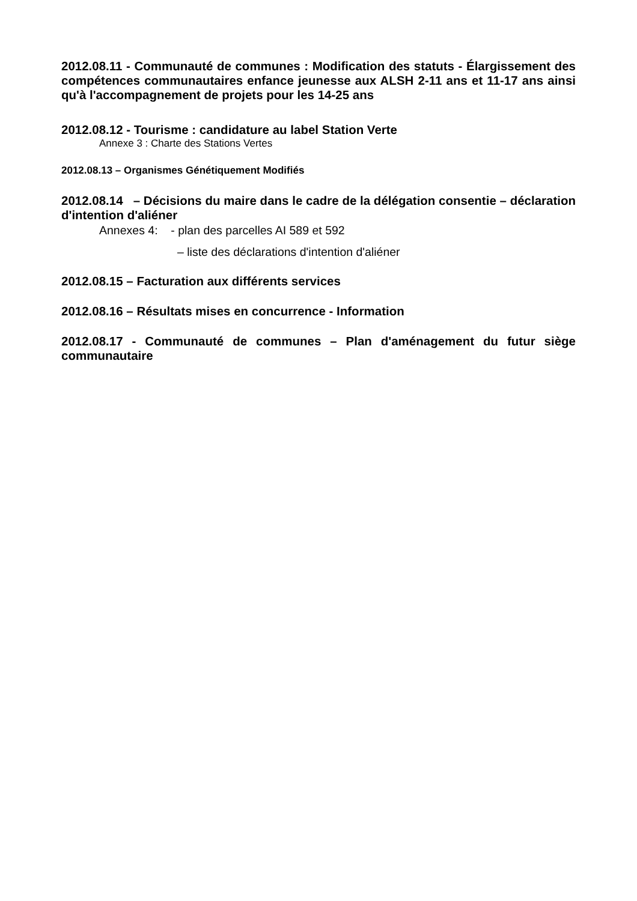2012.08.11 - Communauté de communes : Modification des statuts - Élargissement des compétences communautaires enfance jeunesse aux ALSH 2-11 ans et 11-17 ans ainsi qu'à l'accompagnement de projets pour les 14-25 ans
2012.08.12 - Tourisme : candidature au label Station Verte
Annexe 3 : Charte des Stations Vertes
2012.08.13 – Organismes Génétiquement Modifiés
2012.08.14 – Décisions du maire dans le cadre de la délégation consentie – déclaration d'intention d'aliéner
Annexes 4: - plan des parcelles AI 589 et 592
– liste des déclarations d'intention d'aliéner
2012.08.15 – Facturation aux différents services
2012.08.16 – Résultats mises en concurrence - Information
2012.08.17 - Communauté de communes – Plan d'aménagement du futur siège communautaire